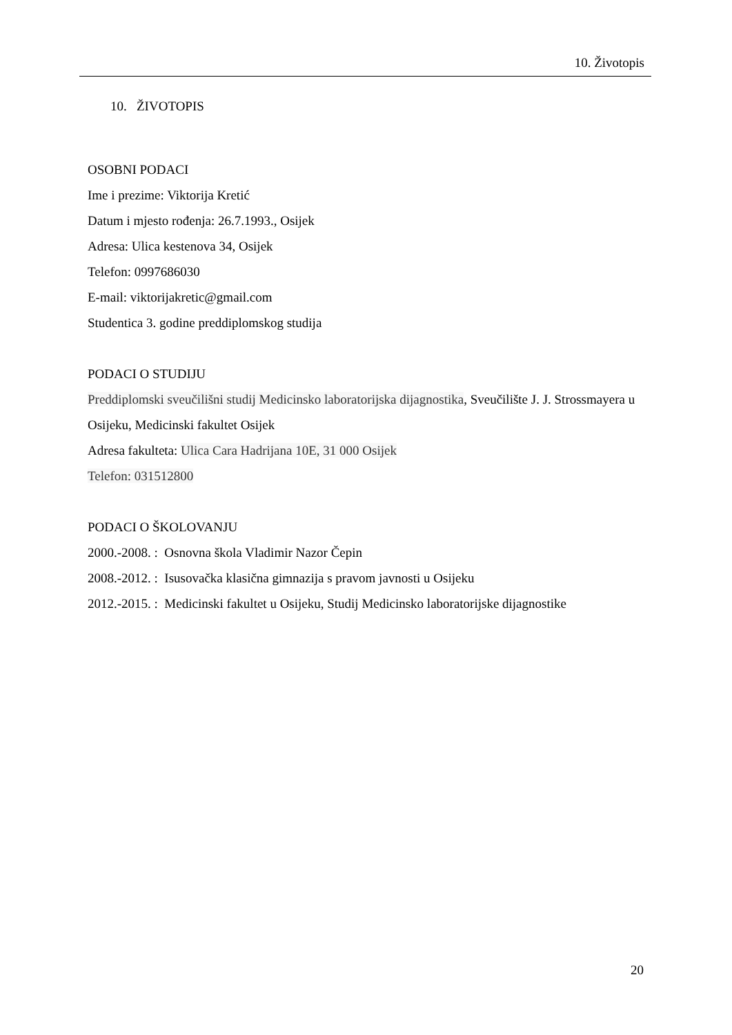10. Životopis
10. ŽIVOTOPIS
OSOBNI PODACI
Ime i prezime: Viktorija Kretić
Datum i mjesto rođenja: 26.7.1993., Osijek
Adresa: Ulica kestenova 34, Osijek
Telefon: 0997686030
E-mail: viktorijakretic@gmail.com
Studentica 3. godine preddiplomskog studija
PODACI O STUDIJU
Preddiplomski sveučilišni studij Medicinsko laboratorijska dijagnostika, Sveučilište J. J. Strossmayera u Osijeku, Medicinski fakultet Osijek
Adresa fakulteta: Ulica Cara Hadrijana 10E, 31 000 Osijek
Telefon: 031512800
PODACI O ŠKOLOVANJU
2000.-2008. : Osnovna škola Vladimir Nazor Čepin
2008.-2012. : Isusovačka klasična gimnazija s pravom javnosti u Osijeku
2012.-2015. : Medicinski fakultet u Osijeku, Studij Medicinsko laboratorijske dijagnostike
20